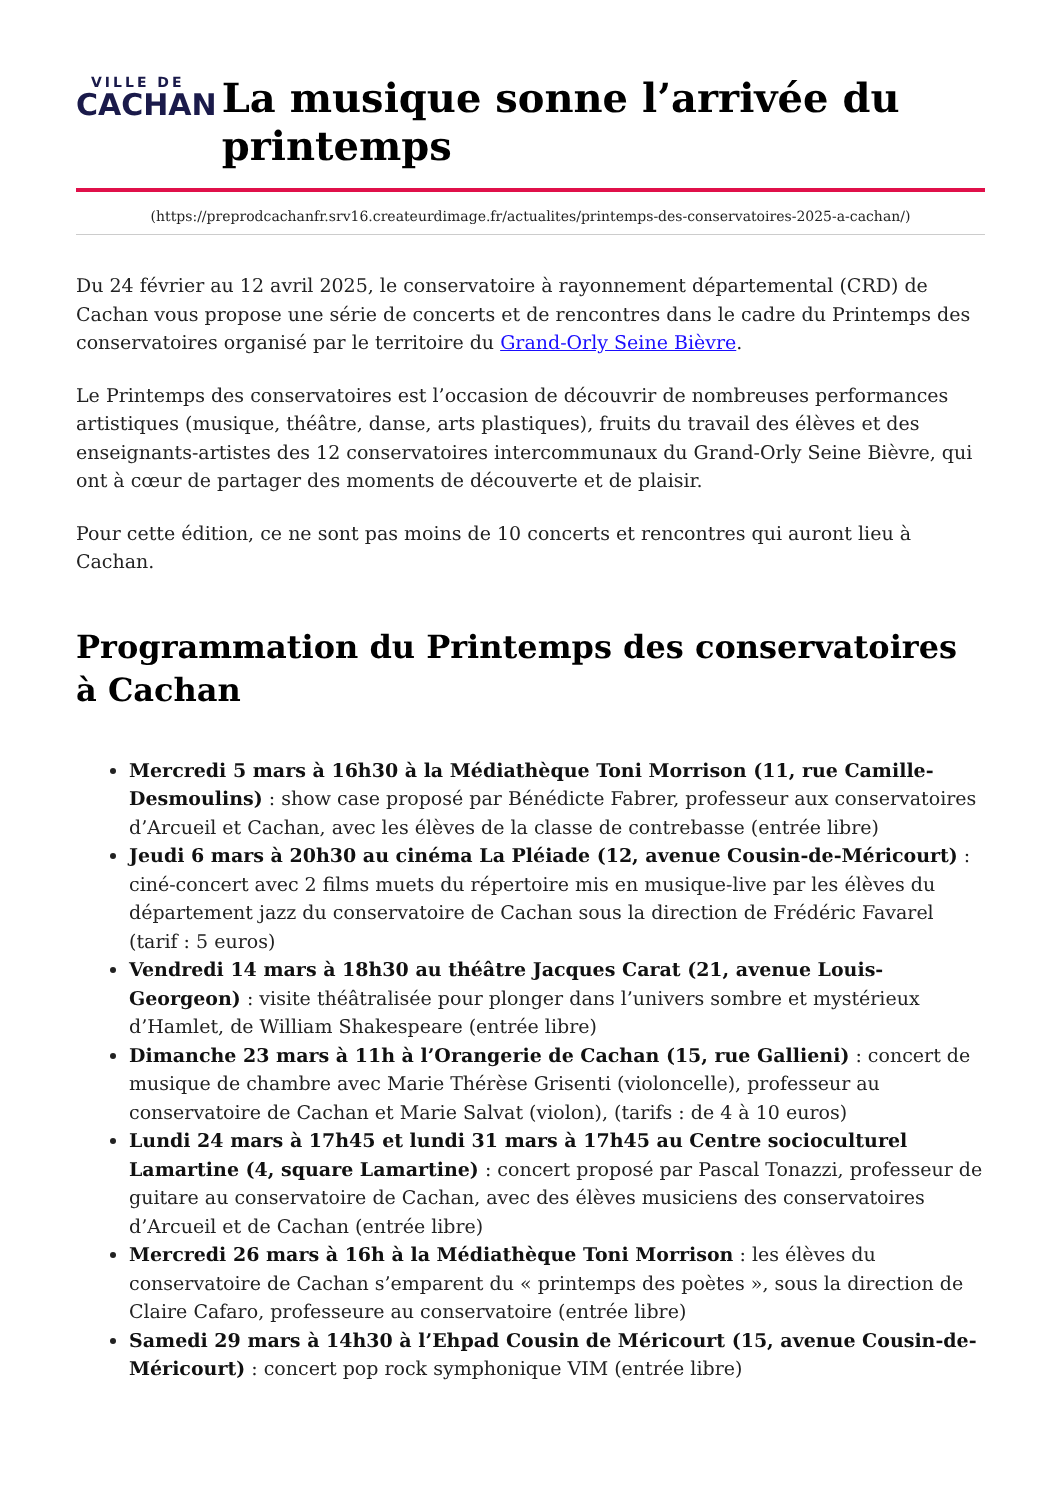VILLE DE
CACHAN
La musique sonne l’arrivée du printemps
(https://preprodcachanfr.srv16.createurdimage.fr/actualites/printemps-des-conservatoires-2025-a-cachan/)
Du 24 février au 12 avril 2025, le conservatoire à rayonnement départemental (CRD) de Cachan vous propose une série de concerts et de rencontres dans le cadre du Printemps des conservatoires organisé par le territoire du Grand-Orly Seine Bièvre.
Le Printemps des conservatoires est l’occasion de découvrir de nombreuses performances artistiques (musique, théâtre, danse, arts plastiques), fruits du travail des élèves et des enseignants-artistes des 12 conservatoires intercommunaux du Grand-Orly Seine Bièvre, qui ont à cœur de partager des moments de découverte et de plaisir.
Pour cette édition, ce ne sont pas moins de 10 concerts et rencontres qui auront lieu à Cachan.
Programmation du Printemps des conservatoires à Cachan
Mercredi 5 mars à 16h30 à la Médiathèque Toni Morrison (11, rue Camille-Desmoulins) : show case proposé par Bénédicte Fabrer, professeur aux conservatoires d’Arcueil et Cachan, avec les élèves de la classe de contrebasse (entrée libre)
Jeudi 6 mars à 20h30 au cinéma La Pléiade (12, avenue Cousin-de-Méricourt) : ciné-concert avec 2 films muets du répertoire mis en musique-live par les élèves du département jazz du conservatoire de Cachan sous la direction de Frédéric Favarel (tarif : 5 euros)
Vendredi 14 mars à 18h30 au théâtre Jacques Carat (21, avenue Louis-Georgeon) : visite théâtralisée pour plonger dans l’univers sombre et mystérieux d’Hamlet, de William Shakespeare (entrée libre)
Dimanche 23 mars à 11h à l’Orangerie de Cachan (15, rue Gallieni) : concert de musique de chambre avec Marie Thérèse Grisenti (violoncelle), professeur au conservatoire de Cachan et Marie Salvat (violon), (tarifs : de 4 à 10 euros)
Lundi 24 mars à 17h45 et lundi 31 mars à 17h45 au Centre socioculturel Lamartine (4, square Lamartine) : concert proposé par Pascal Tonazzi, professeur de guitare au conservatoire de Cachan, avec des élèves musiciens des conservatoires d’Arcueil et de Cachan (entrée libre)
Mercredi 26 mars à 16h à la Médiathèque Toni Morrison : les élèves du conservatoire de Cachan s’emparent du « printemps des poètes », sous la direction de Claire Cafaro, professeure au conservatoire (entrée libre)
Samedi 29 mars à 14h30 à l’Ehpad Cousin de Méricourt (15, avenue Cousin-de-Méricourt) : concert pop rock symphonique VIM (entrée libre)